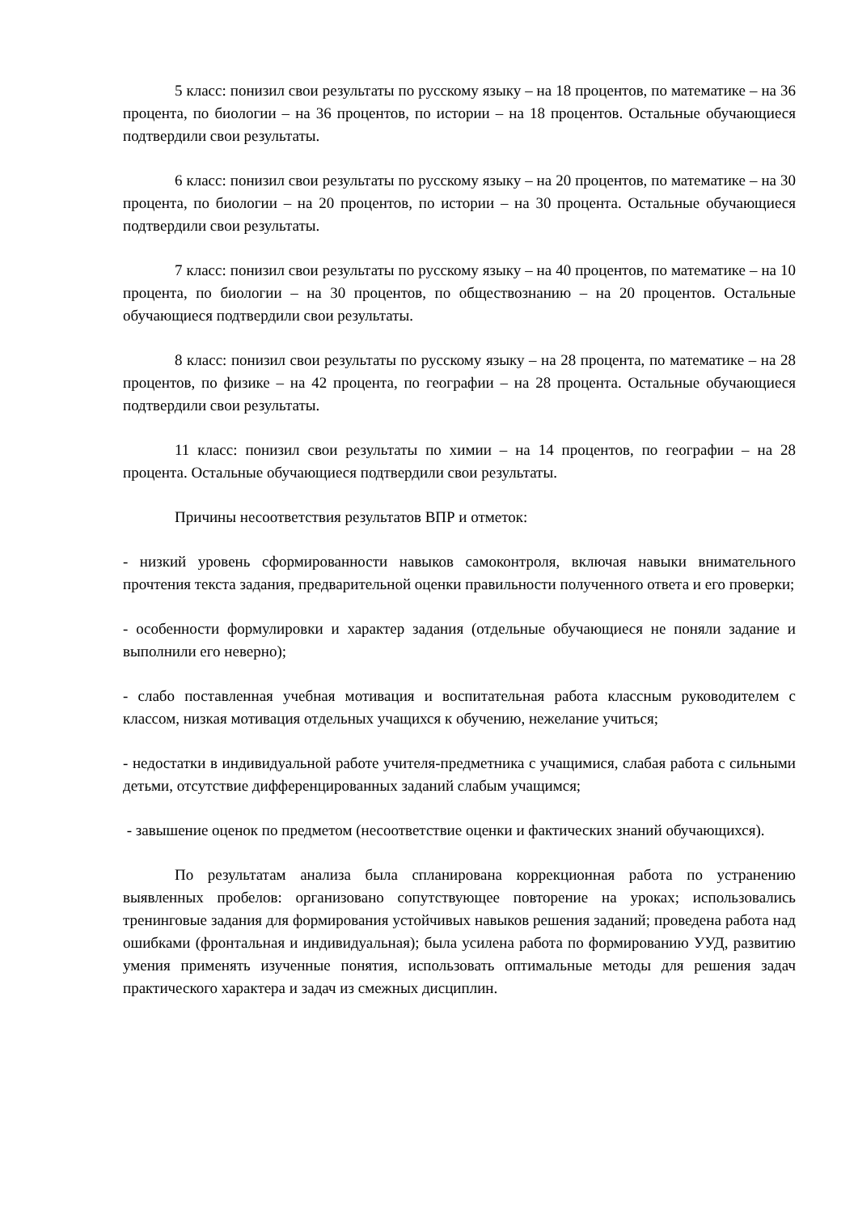5 класс: понизил свои результаты по русскому языку – на 18 процентов, по математике – на 36 процента, по биологии – на 36 процентов, по истории – на 18 процентов. Остальные обучающиеся подтвердили свои результаты.
6 класс: понизил свои результаты по русскому языку – на 20 процентов, по математике – на 30 процента, по биологии – на 20 процентов, по истории – на 30 процента. Остальные обучающиеся подтвердили свои результаты.
7 класс: понизил свои результаты по русскому языку – на 40 процентов, по математике – на 10 процента, по биологии – на 30 процентов, по обществознанию – на 20 процентов. Остальные обучающиеся подтвердили свои результаты.
8 класс: понизил свои результаты по русскому языку – на 28 процента, по математике – на 28 процентов, по физике – на 42 процента, по географии – на 28 процента. Остальные обучающиеся подтвердили свои результаты.
11 класс: понизил свои результаты по химии – на 14 процентов, по географии – на 28 процента. Остальные обучающиеся подтвердили свои результаты.
Причины несоответствия результатов ВПР и отметок:
- низкий уровень сформированности навыков самоконтроля, включая навыки внимательного прочтения текста задания, предварительной оценки правильности полученного ответа и его проверки;
- особенности формулировки и характер задания (отдельные обучающиеся не поняли задание и выполнили его неверно);
- слабо поставленная учебная мотивация и воспитательная работа классным руководителем с классом, низкая мотивация отдельных учащихся к обучению, нежелание учиться;
- недостатки в индивидуальной работе учителя-предметника с учащимися, слабая работа с сильными детьми, отсутствие дифференцированных заданий слабым учащимся;
- завышение оценок по предметом (несоответствие оценки и фактических знаний обучающихся).
По результатам анализа была спланирована коррекционная работа по устранению выявленных пробелов: организовано сопутствующее повторение на уроках; использовались тренинговые задания для формирования устойчивых навыков решения заданий; проведена работа над ошибками (фронтальная и индивидуальная); была усилена работа по формированию УУД, развитию умения применять изученные понятия, использовать оптимальные методы для решения задач практического характера и задач из смежных дисциплин.